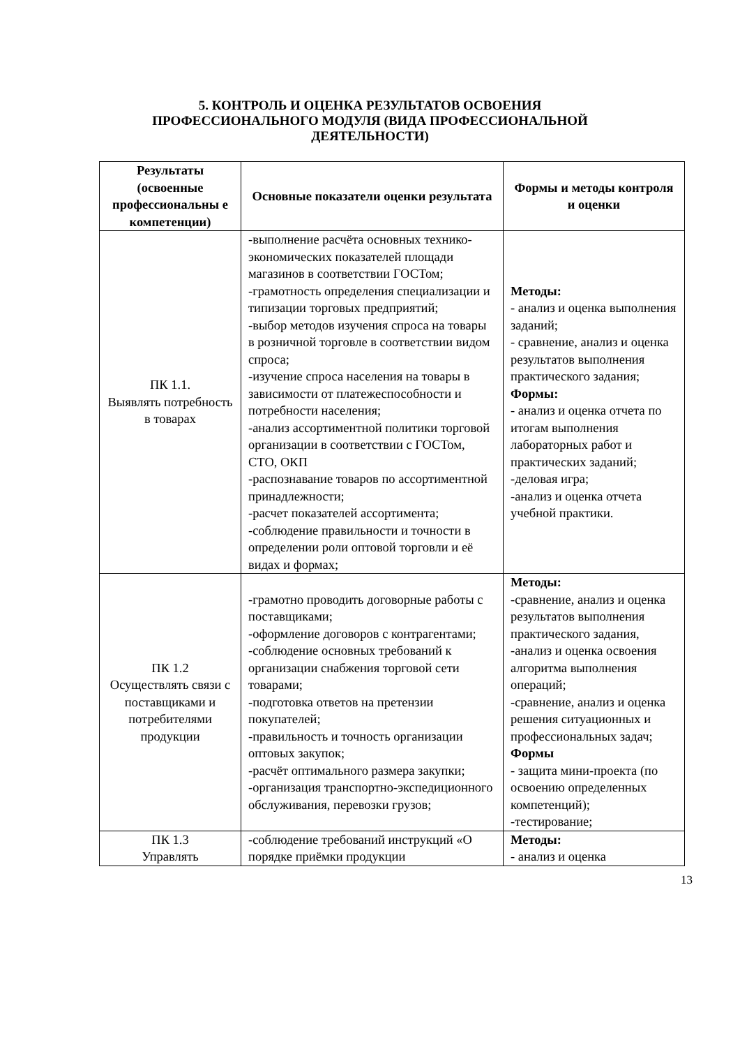5. КОНТРОЛЬ И ОЦЕНКА РЕЗУЛЬТАТОВ ОСВОЕНИЯ
ПРОФЕССИОНАЛЬНОГО МОДУЛЯ (ВИДА ПРОФЕССИОНАЛЬНОЙ
ДЕЯТЕЛЬНОСТИ)
| Результаты (освоенные профессиональны е компетенции) | Основные показатели оценки результата | Формы и методы контроля и оценки |
| --- | --- | --- |
| ПК 1.1. Выявлять потребность в товарах | -выполнение расчёта основных технико-экономических показателей площади магазинов в соответствии ГОСТом; -грамотность определения специализации и типизации торговых предприятий; -выбор методов изучения спроса на товары в розничной торговле в соответствии видом спроса; -изучение спроса населения на товары в зависимости от платежеспособности и потребности населения; -анализ ассортиментной политики торговой организации в соответствии с ГОСТом, СТО, ОКП -распознавание товаров по ассортиментной принадлежности; -расчет показателей ассортимента; -соблюдение правильности и точности в определении роли оптовой торговли и её видах и формах; | Методы: - анализ и оценка выполнения заданий; - сравнение, анализ и оценка результатов выполнения практического задания; Формы: - анализ и оценка отчета по итогам выполнения лабораторных работ и практических заданий; -деловая игра; -анализ и оценка отчета учебной практики. |
| ПК 1.2 Осуществлять связи с поставщиками и потребителями продукции | -грамотно проводить договорные работы с поставщиками; -оформление договоров с контрагентами; -соблюдение основных требований к организации снабжения торговой сети товарами; -подготовка ответов на претензии покупателей; -правильность и точность организации оптовых закупок; -расчёт оптимального размера закупки; -организация транспортно-экспедиционного обслуживания, перевозки грузов; | Методы: -сравнение, анализ и оценка результатов выполнения практического задания, -анализ и оценка освоения алгоритма выполнения операций; -сравнение, анализ и оценка решения ситуационных и профессиональных задач; Формы - защита мини-проекта (по освоению определенных компетенций); -тестирование; |
| ПК 1.3 Управлять | -соблюдение требований инструкций «О порядке приёмки продукции | Методы: - анализ и оценка |
13